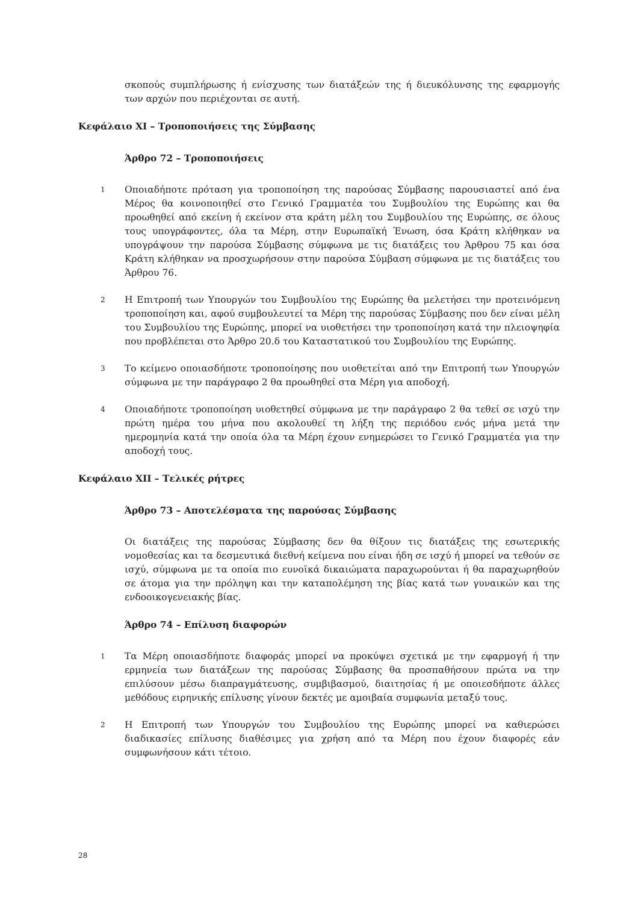σκοπούς συμπλήρωσης ή ενίσχυσης των διατάξεών της ή διευκόλυνσης της εφαρμογής των αρχών που περιέχονται σε αυτή.
Κεφάλαιο XI – Τροποποιήσεις της Σύμβασης
Άρθρο 72 – Τροποποιήσεις
1
Οποιαδήποτε πρόταση για τροποποίηση της παρούσας Σύμβασης παρουσιαστεί από ένα Μέρος θα κοινοποιηθεί στο Γενικό Γραμματέα του Συμβουλίου της Ευρώπης και θα προωθηθεί από εκείνη ή εκείνον στα κράτη μέλη του Συμβουλίου της Ευρώπης, σε όλους τους υπογράφοντες, όλα τα Μέρη, στην Ευρωπαϊκή Ένωση, όσα Κράτη κλήθηκαν να υπογράψουν την παρούσα Σύμβασης σύμφωνα με τις διατάξεις του Άρθρου 75 και όσα Κράτη κλήθηκαν να προσχωρήσουν στην παρούσα Σύμβαση σύμφωνα με τις διατάξεις του Άρθρου 76.
2
Η Επιτροπή των Υπουργών του Συμβουλίου της Ευρώπης θα μελετήσει την προτεινόμενη τροποποίηση και, αφού συμβουλευτεί τα Μέρη της παρούσας Σύμβασης που δεν είναι μέλη του Συμβουλίου της Ευρώπης, μπορεί να υιοθετήσει την τροποποίηση κατά την πλειοψηφία που προβλέπεται στο Άρθρο 20.δ του Καταστατικού του Συμβουλίου της Ευρώπης.
3
Το κείμενο οποιασδήποτε τροποποίησης που υιοθετείται από την Επιτροπή των Υπουργών σύμφωνα με την παράγραφο 2 θα προωθηθεί στα Μέρη για αποδοχή.
4
Οποιαδήποτε τροποποίηση υιοθετηθεί σύμφωνα με την παράγραφο 2 θα τεθεί σε ισχύ την πρώτη ημέρα του μήνα που ακολουθεί τη λήξη της περιόδου ενός μήνα μετά την ημερομηνία κατά την οποία όλα τα Μέρη έχουν ενημερώσει το Γενικό Γραμματέα για την αποδοχή τους.
Κεφάλαιο XII – Τελικές ρήτρες
Άρθρο 73 – Αποτελέσματα της παρούσας Σύμβασης
Οι διατάξεις της παρούσας Σύμβασης δεν θα θίξουν τις διατάξεις της εσωτερικής νομοθεσίας και τα δεσμευτικά διεθνή κείμενα που είναι ήδη σε ισχύ ή μπορεί να τεθούν σε ισχύ, σύμφωνα με τα οποία πιο ευνοϊκά δικαιώματα παραχωρούνται ή θα παραχωρηθούν σε άτομα για την πρόληψη και την καταπολέμηση της βίας κατά των γυναικών και της ενδοοικογενειακής βίας.
Άρθρο 74 – Επίλυση διαφορών
1
Τα Μέρη οποιασδήποτε διαφοράς μπορεί να προκύψει σχετικά με την εφαρμογή ή την ερμηνεία των διατάξεων της παρούσας Σύμβασης θα προσπαθήσουν πρώτα να την επιλύσουν μέσω διαπραγμάτευσης, συμβιβασμού, διαιτησίας ή με οποιεσδήποτε άλλες μεθόδους ειρηνικής επίλυσης γίνουν δεκτές με αμοιβαία συμφωνία μεταξύ τους.
2
Η Επιτροπή των Υπουργών του Συμβουλίου της Ευρώπης μπορεί να καθιερώσει διαδικασίες επίλυσης διαθέσιμες για χρήση από τα Μέρη που έχουν διαφορές εάν συμφωνήσουν κάτι τέτοιο.
28